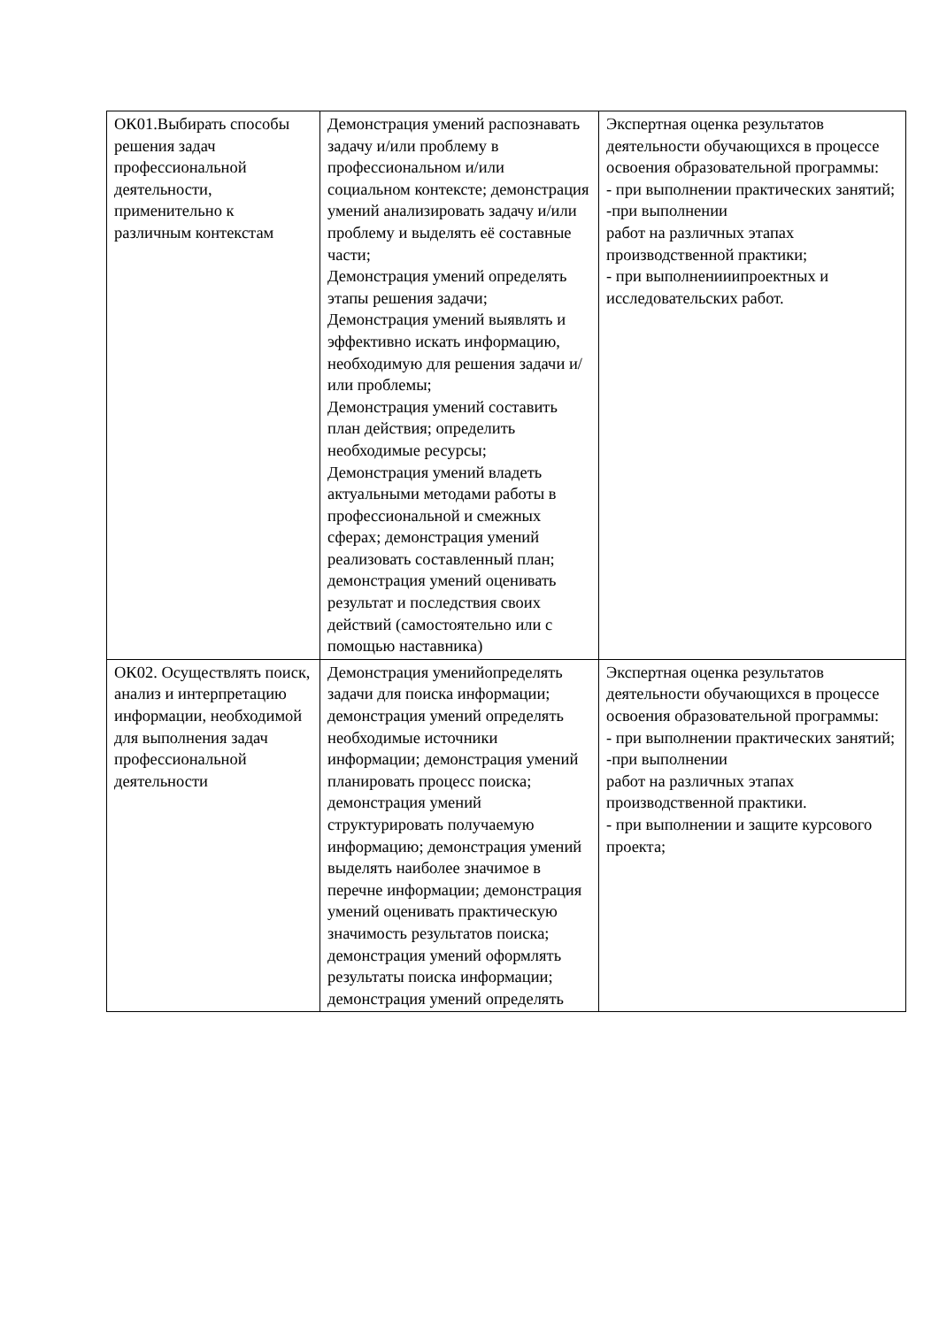| ОК01.Выбирать способы решения задач профессиональной деятельности, применительно к различным контекстам | Демонстрация умений распознавать задачу и/или проблему в профессиональном и/или социальном контексте; демонстрация умений анализировать задачу и/или проблему и выделять её составные части; Демонстрация умений определять этапы решения задачи; Демонстрация умений выявлять и эффективно искать информацию, необходимую для решения задачи и/или проблемы; Демонстрация умений составить план действия; определить необходимые ресурсы; Демонстрация умений владеть актуальными методами работы в профессиональной и смежных сферах; демонстрация умений реализовать составленный план; демонстрация умений оценивать результат и последствия своих действий (самостоятельно или с помощью наставника) | Экспертная оценка результатов деятельности обучающихся в процессе освоения образовательной программы: - при выполнении практических занятий; -при выполнении работ на различных этапах производственной практики; - при выполненииипроектных и исследовательских работ. |
| ОК02. Осуществлять поиск, анализ и интерпретацию информации, необходимой для выполнения задач профессиональной деятельности | Демонстрация уменийопределять задачи для поиска информации; демонстрация умений определять необходимые источники информации; демонстрация умений планировать процесс поиска; демонстрация умений структурировать получаемую информацию; демонстрация умений выделять наиболее значимое в перечне информации; демонстрация умений оценивать практическую значимость результатов поиска; демонстрация умений оформлять результаты поиска информации; демонстрация умений определять | Экспертная оценка результатов деятельности обучающихся в процессе освоения образовательной программы: - при выполнении практических занятий; -при выполнении работ на различных этапах производственной практики. - при выполнении и защите курсового проекта; |